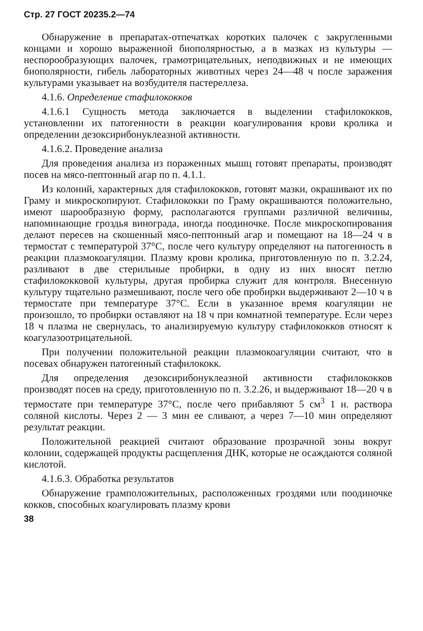Стр. 27 ГОСТ 20235.2—74
Обнаружение в препаратах-отпечатках коротких палочек с закругленными концами и хорошо выраженной биополярностью, а в мазках из культуры — неспорообразующих палочек, грамотрицательных, неподвижных и не имеющих биополярности, гибель лабораторных животных через 24—48 ч после заражения культурами указывает на возбудителя пастереллеза.
4.1.6. Определение стафилококков
4.1.6.1 Сущность метода заключается в выделении стафилококков, установлении их патогенности в реакции коагулирования крови кролика и определении дезоксирибонуклеазной активности.
4.1.6.2. Проведение анализа
Для проведения анализа из пораженных мышц готовят препараты, производят посев на мясо-пептонный агар по п. 4.1.1.
Из колоний, характерных для стафилококков, готовят мазки, окрашивают их по Граму и микроскопируют. Стафилококки по Граму окрашиваются положительно, имеют шарообразную форму, располагаются группами различной величины, напоминающие гроздья винограда, иногда поодиночке. После микроскопирования делают пересев на скошенный мясо-пептонный агар и помещают на 18—24 ч в термостат с температурой 37°С, после чего культуру определяют на патогенность в реакции плазмокоагуляции. Плазму крови кролика, приготовленную по п. 3.2.24, разливают в две стерильные пробирки, в одну из них вносят петлю стафилококковой культуры, другая пробирка служит для контроля. Внесенную культуру тщательно размешивают, после чего обе пробирки выдерживают 2—10 ч в термостате при температуре 37°С. Если в указанное время коагуляции не произошло, то пробирки оставляют на 18 ч при комнатной температуре. Если через 18 ч плазма не свернулась, то анализируемую культуру стафилококков относят к коагулазоотрицательной.
При получении положительной реакции плазмокоагуляции считают, что в посевах обнаружен патогенный стафилококк.
Для определения дезоксирибонуклеазной активности стафилококков производят посев на среду, приготовленную по п. 3.2.26, и выдерживают 18—20 ч в термостате при температуре 37°С, после чего прибавляют 5 см<sup>3</sup> 1 н. раствора соляной кислоты. Через 2 — 3 мин ее сливают, а через 7—10 мин определяют результат реакции.
Положительной реакцией считают образование прозрачной зоны вокруг колонии, содержащей продукты расщепления ДНК, которые не осаждаются соляной кислотой.
4.1.6.3. Обработка результатов
Обнаружение грамположительных, расположенных гроздями или поодиночке кокков, способных коагулировать плазму крови
38